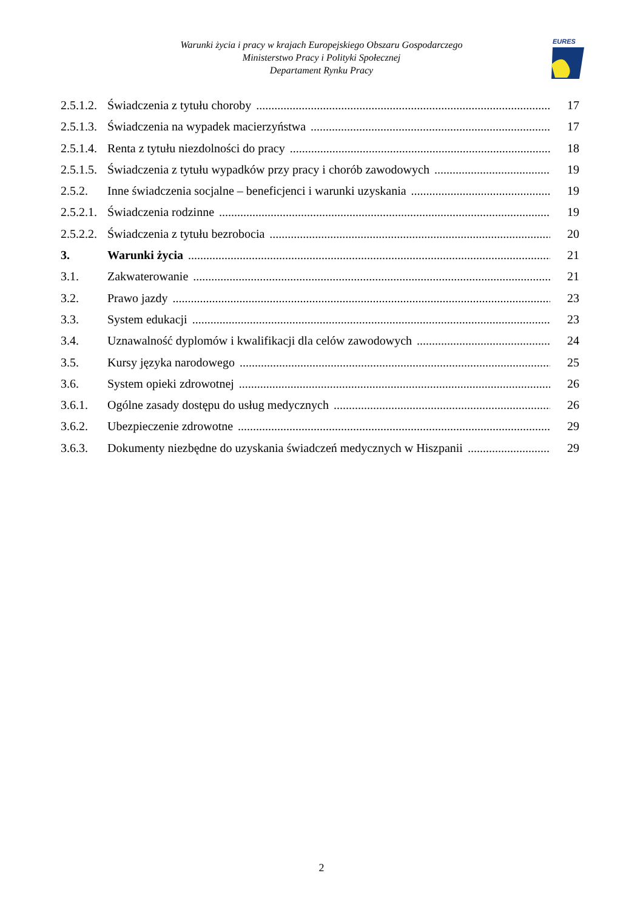Warunki życia i pracy w krajach Europejskiego Obszaru Gospodarczego
Ministerstwo Pracy i Polityki Społecznej
Departament Rynku Pracy
EURES
2.5.1.2. Świadczenia z tytułu choroby 17
2.5.1.3. Świadczenia na wypadek macierzyństwa 17
2.5.1.4. Renta z tytułu niezdolności do pracy 18
2.5.1.5. Świadczenia z tytułu wypadków przy pracy i chorób zawodowych 19
2.5.2. Inne świadczenia socjalne – beneficjenci i warunki uzyskania 19
2.5.2.1. Świadczenia rodzinne 19
2.5.2.2. Świadczenia z tytułu bezrobocia 20
3. Warunki życia 21
3.1. Zakwaterowanie 21
3.2. Prawo jazdy 23
3.3. System edukacji 23
3.4. Uznawalność dyplomów i kwalifikacji dla celów zawodowych 24
3.5. Kursy języka narodowego 25
3.6. System opieki zdrowotnej 26
3.6.1. Ogólne zasady dostępu do usług medycznych 26
3.6.2. Ubezpieczenie zdrowotne 29
3.6.3. Dokumenty niezbędne do uzyskania świadczeń medycznych w Hiszpanii 29
2